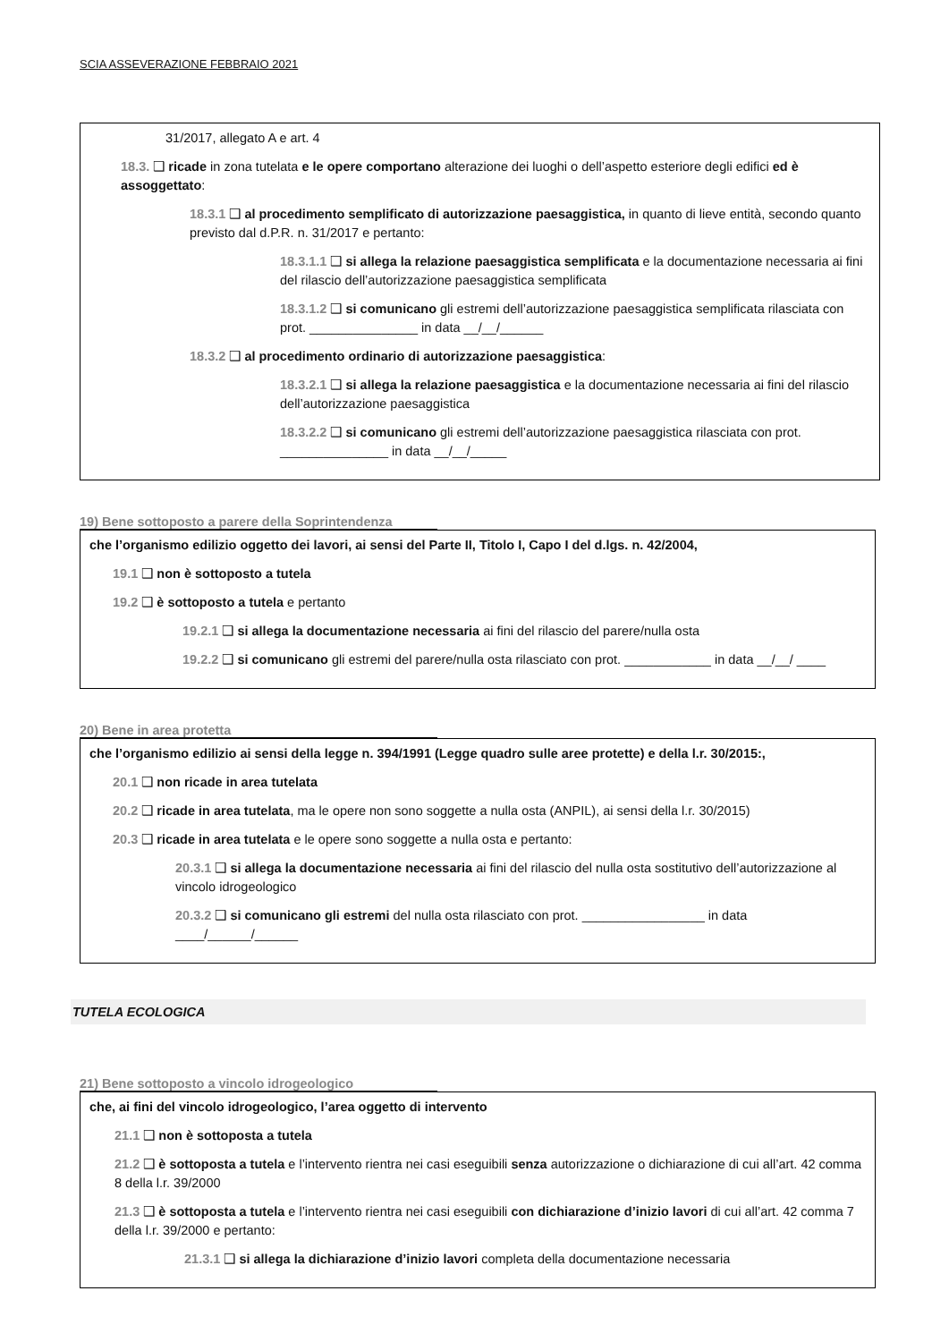SCIA ASSEVERAZIONE FEBBRAIO 2021
31/2017, allegato A e art. 4
18.3. ❑ ricade in zona tutelata e le opere comportano alterazione dei luoghi o dell’aspetto esteriore degli edifici ed è assoggettato:
18.3.1 ❑ al procedimento semplificato di autorizzazione paesaggistica, in quanto di lieve entità, secondo quanto previsto dal d.P.R. n. 31/2017 e pertanto:
18.3.1.1 ❑ si allega la relazione paesaggistica semplificata e la documentazione necessaria ai fini del rilascio dell’autorizzazione paesaggistica semplificata
18.3.1.2 ❑ si comunicano gli estremi dell’autorizzazione paesaggistica semplificata rilasciata con prot. _______________ in data __/__/______
18.3.2 ❑ al procedimento ordinario di autorizzazione paesaggistica:
18.3.2.1 ❑ si allega la relazione paesaggistica e la documentazione necessaria ai fini del rilascio dell’autorizzazione paesaggistica
18.3.2.2 ❑ si comunicano gli estremi dell’autorizzazione paesaggistica rilasciata con prot. _______________ in data __/__/_____
19) Bene sottoposto a parere della Soprintendenza
che l’organismo edilizio oggetto dei lavori, ai sensi del Parte II, Titolo I, Capo I del d.lgs. n. 42/2004,
19.1 ❑ non è sottoposto a tutela
19.2 ❑ è sottoposto a tutela e pertanto
19.2.1 ❑ si allega la documentazione necessaria ai fini del rilascio del parere/nulla osta
19.2.2 ❑ si comunicano gli estremi del parere/nulla osta rilasciato con prot. ____________ in data __/__/ ____
20) Bene in area protetta
che l’organismo edilizio ai sensi della legge n. 394/1991 (Legge quadro sulle aree protette) e della l.r. 30/2015:,
20.1 ❑ non ricade in area tutelata
20.2 ❑ ricade in area tutelata, ma le opere non sono soggette a nulla osta (ANPIL), ai sensi della l.r. 30/2015)
20.3 ❑ ricade in area tutelata e le opere sono soggette a nulla osta e pertanto:
20.3.1 ❑ si allega la documentazione necessaria ai fini del rilascio del nulla osta sostitutivo dell’autorizzazione al vincolo idrogeologico
20.3.2 ❑ si comunicano gli estremi del nulla osta rilasciato con prot. _________________ in data ____/______/______
TUTELA ECOLOGICA
21) Bene sottoposto a vincolo idrogeologico
che, ai fini del vincolo idrogeologico, l’area oggetto di intervento
21.1 ❑ non è sottoposta a tutela
21.2 ❑ è sottoposta a tutela e l’intervento rientra nei casi eseguibili senza autorizzazione o dichiarazione di cui all’art. 42 comma 8 della l.r. 39/2000
21.3 ❑ è sottoposta a tutela e l’intervento rientra nei casi eseguibili con dichiarazione d’inizio lavori di cui all’art. 42 comma 7 della l.r. 39/2000 e pertanto:
21.3.1 ❑ si allega la dichiarazione d’inizio lavori completa della documentazione necessaria